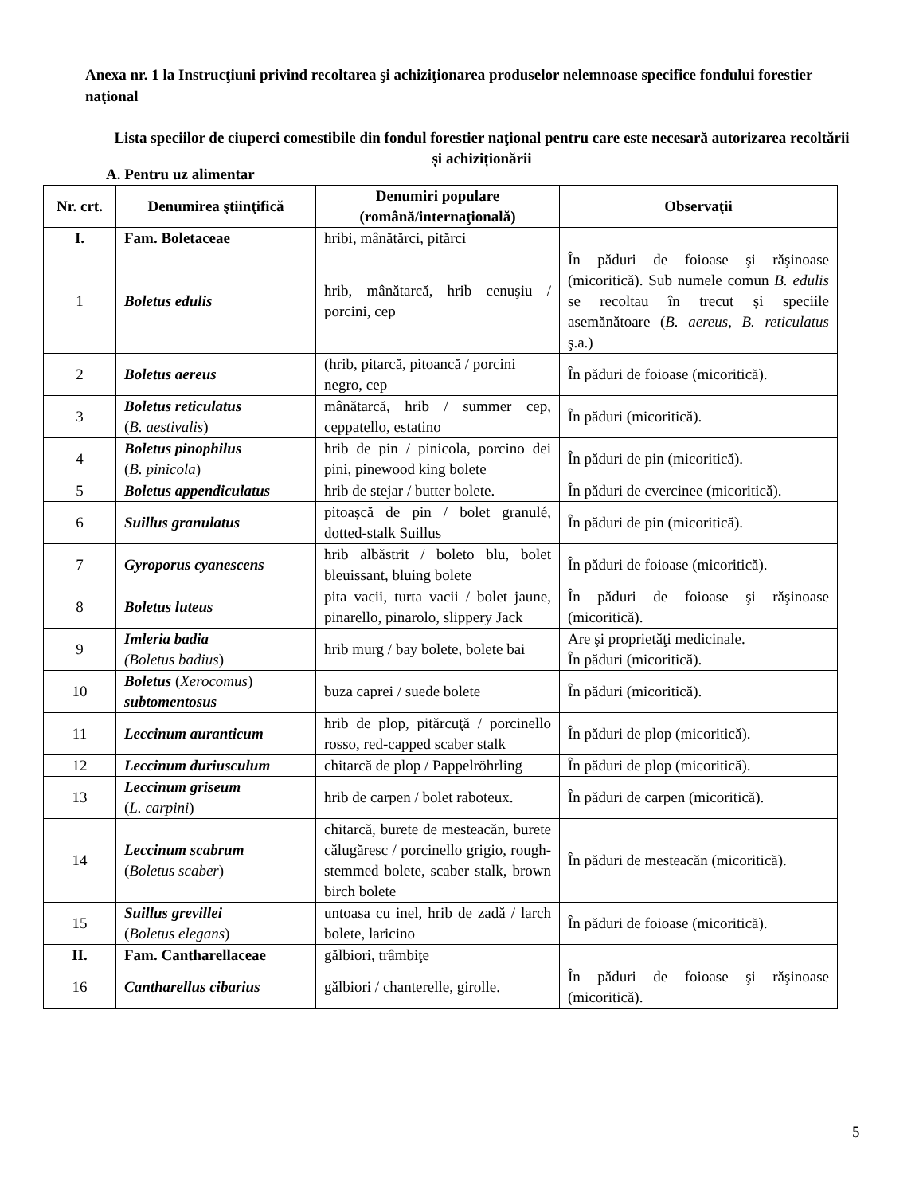Anexa nr. 1 la Instrucţiuni privind recoltarea şi achiziţionarea produselor nelemnoase specifice fondului forestier naţional
Lista speciilor de ciuperci comestibile din fondul forestier naţional pentru care este necesară autorizarea recoltării și achiziționării
A. Pentru uz alimentar
| Nr. crt. | Denumirea ştiinţifică | Denumiri populare (română/internaţională) | Observaţii |
| --- | --- | --- | --- |
| I. | Fam. Boletaceae | hribi, mânătărci, pitărci | |
| 1 | Boletus edulis | hrib, mânătarcă, hrib cenuşiu / porcini, cep | În păduri de foioase şi răşinoase (micoritică). Sub numele comun B. edulis se recoltau în trecut și speciile asemănătoare ( B. aereus , B. reticulatus ş.a.) |
| 2 | Boletus aereus | (hrib, pitarcă, pitoancă / porcini negro, cep | În păduri de foioase (micoritică). |
| 3 | Boletus reticulatus ( B. aestivalis ) | mânătarcă, hrib / summer cep, ceppatello, estatino | În păduri (micoritică). |
| 4 | Boletus pinophilus ( B. pinicola ) | hrib de pin / pinicola, porcino dei pini, pinewood king bolete | În păduri de pin (micoritică). |
| 5 | Boletus appendiculatus | hrib de stejar / butter bolete. | În păduri de cvercinee (micoritică). |
| 6 | Suillus granulatus | pitoașcă de pin / bolet granulé, dotted-stalk Suillus | În păduri de pin (micoritică). |
| 7 | Gyroporus cyanescens | hrib albăstrit / boleto blu, bolet bleuissant, bluing bolete | În păduri de foioase (micoritică). |
| 8 | Boletus luteus | pita vacii, turta vacii / bolet jaune, pinarello, pinarolo, slippery Jack | În păduri de foioase şi răşinoase (micoritică). |
| 9 | Imleria badia (Boletus badius ) | hrib murg / bay bolete, bolete bai | Are şi proprietăţi medicinale. În păduri (micoritică). |
| 10 | Boletus ( Xerocomus ) subtomentosus | buza caprei / suede bolete | În păduri (micoritică). |
| 11 | Leccinum auranticum | hrib de plop, pitărcuţă / porcinello rosso, red-capped scaber stalk | În păduri de plop (micoritică). |
| 12 | Leccinum duriusculum | chitarcă de plop / Pappelröhrling | În păduri de plop (micoritică). |
| 13 | Leccinum griseum ( L. carpini ) | hrib de carpen / bolet raboteux. | În păduri de carpen (micoritică). |
| 14 | Leccinum scabrum ( Boletus scaber ) | chitarcă, burete de mesteacăn, burete călugăresc / porcinello grigio, rough-stemmed bolete, scaber stalk, brown birch bolete | În păduri de mesteacăn (micoritică). |
| 15 | Suillus grevillei ( Boletus elegans ) | untoasa cu inel, hrib de zadă / larch bolete, laricino | În păduri de foioase (micoritică). |
| II. | Fam. Cantharellaceae | gălbiori, trâmbiţe | |
| 16 | Cantharellus cibarius | gălbiori / chanterelle, girolle. | În păduri de foioase şi răşinoase (micoritică). |
5